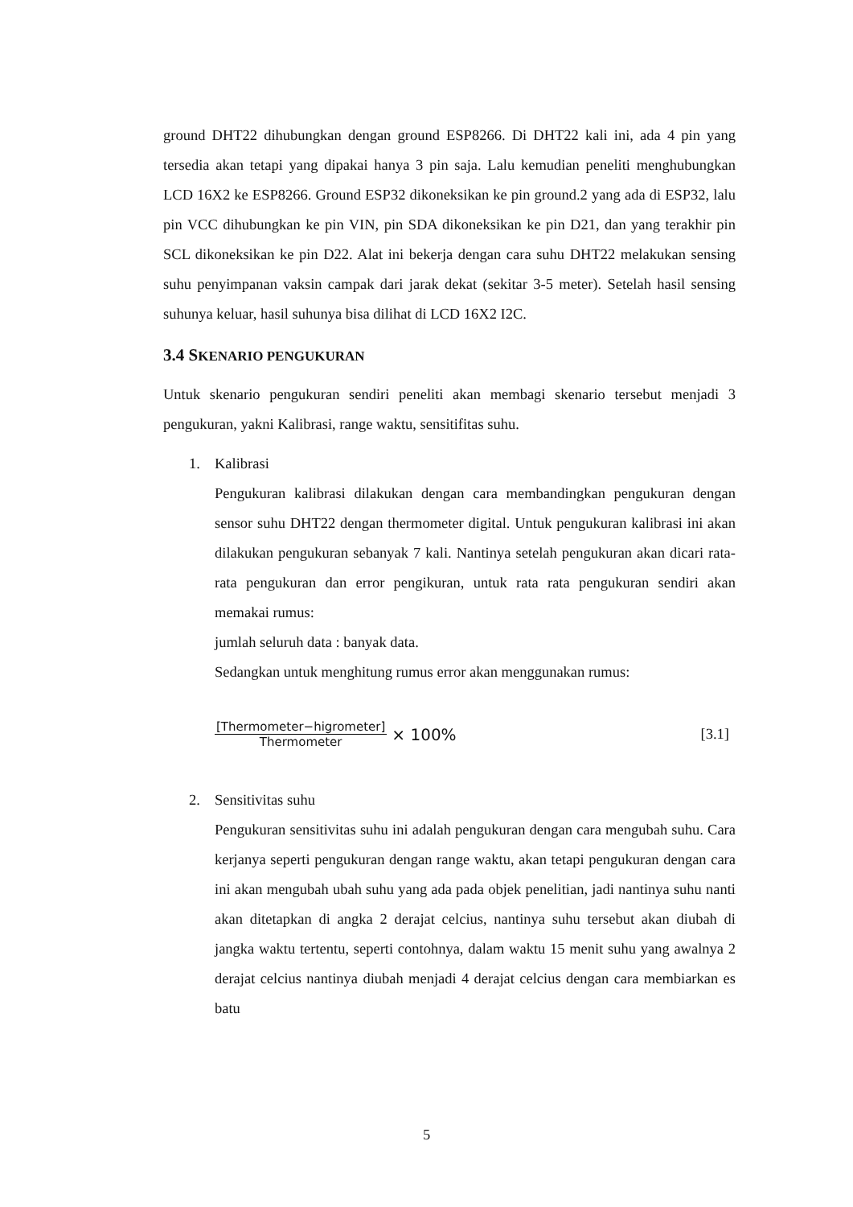ground DHT22 dihubungkan dengan ground ESP8266. Di DHT22 kali ini, ada 4 pin yang tersedia akan tetapi yang dipakai hanya 3 pin saja. Lalu kemudian peneliti menghubungkan LCD 16X2 ke ESP8266. Ground ESP32 dikoneksikan ke pin ground.2 yang ada di ESP32, lalu pin VCC dihubungkan ke pin VIN, pin SDA dikoneksikan ke pin D21, dan yang terakhir pin SCL dikoneksikan ke pin D22. Alat ini bekerja dengan cara suhu DHT22 melakukan sensing suhu penyimpanan vaksin campak dari jarak dekat (sekitar 3-5 meter). Setelah hasil sensing suhunya keluar, hasil suhunya bisa dilihat di LCD 16X2 I2C.
3.4 SKENARIO PENGUKURAN
Untuk skenario pengukuran sendiri peneliti akan membagi skenario tersebut menjadi 3 pengukuran, yakni Kalibrasi, range waktu, sensitifitas suhu.
1. Kalibrasi
Pengukuran kalibrasi dilakukan dengan cara membandingkan pengukuran dengan sensor suhu DHT22 dengan thermometer digital. Untuk pengukuran kalibrasi ini akan dilakukan pengukuran sebanyak 7 kali. Nantinya setelah pengukuran akan dicari rata-rata pengukuran dan error pengikuran, untuk rata rata pengukuran sendiri akan memakai rumus:
jumlah seluruh data : banyak data.
Sedangkan untuk menghitung rumus error akan menggunakan rumus:
[Thermometer−higrometer]
Thermometer
× 100% [3.1]
2. Sensitivitas suhu
Pengukuran sensitivitas suhu ini adalah pengukuran dengan cara mengubah suhu. Cara kerjanya seperti pengukuran dengan range waktu, akan tetapi pengukuran dengan cara ini akan mengubah ubah suhu yang ada pada objek penelitian, jadi nantinya suhu nanti akan ditetapkan di angka 2 derajat celcius, nantinya suhu tersebut akan diubah di jangka waktu tertentu, seperti contohnya, dalam waktu 15 menit suhu yang awalnya 2 derajat celcius nantinya diubah menjadi 4 derajat celcius dengan cara membiarkan es batu
5